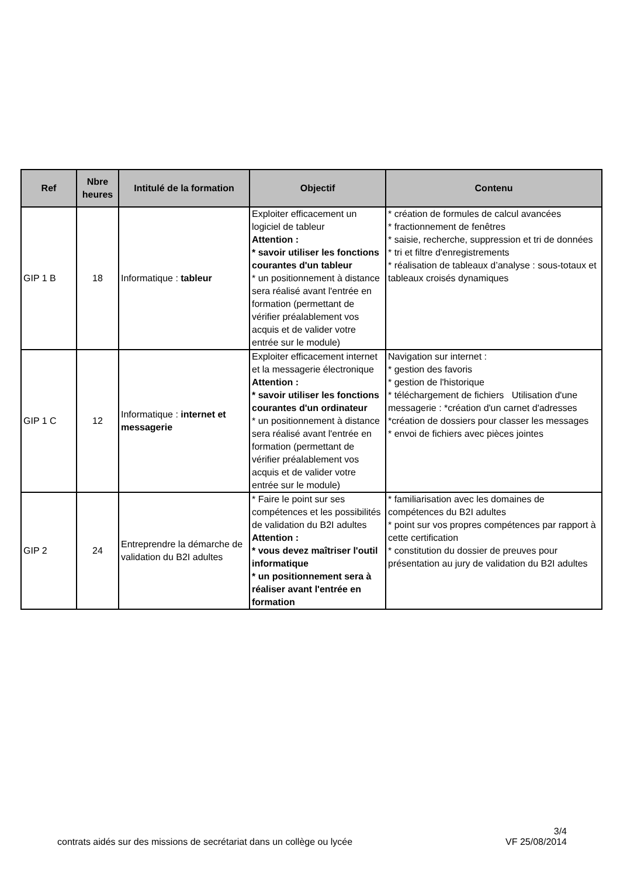| Ref | Nbre heures | Intitulé de la formation | Objectif | Contenu |
| --- | --- | --- | --- | --- |
| GIP 1 B | 18 | Informatique : tableur | Exploiter efficacement un logiciel de tableur Attention : * savoir utiliser les fonctions courantes d'un tableur * un positionnement à distance sera réalisé avant l'entrée en formation (permettant de vérifier préalablement vos acquis et de valider votre entrée sur le module) | * création de formules de calcul avancées * fractionnement de fenêtres * saisie, recherche, suppression et tri de données * tri et filtre d'enregistrements * réalisation de tableaux d’analyse : sous-totaux et tableaux croisés dynamiques |
| GIP 1 C | 12 | Informatique : internet et messagerie | Exploiter efficacement internet et la messagerie électronique Attention : * savoir utiliser les fonctions courantes d'un ordinateur * un positionnement à distance sera réalisé avant l'entrée en formation (permettant de vérifier préalablement vos acquis et de valider votre entrée sur le module) | Navigation sur internet : * gestion des favoris * gestion de l'historique * téléchargement de fichiers Utilisation d'une messagerie : *création d'un carnet d'adresses *création de dossiers pour classer les messages * envoi de fichiers avec pièces jointes |
| GIP 2 | 24 | Entreprendre la démarche de validation du B2I adultes | * Faire le point sur ses compétences et les possibilités de validation du B2I adultes Attention : * vous devez maîtriser l'outil informatique * un positionnement sera à réaliser avant l'entrée en formation | * familiarisation avec les domaines de compétences du B2I adultes * point sur vos propres compétences par rapport à cette certification * constitution du dossier de preuves pour présentation au jury de validation du B2I adultes |
3/4
contrats aidés sur des missions de secrétariat dans un collège ou lycée VF 25/08/2014